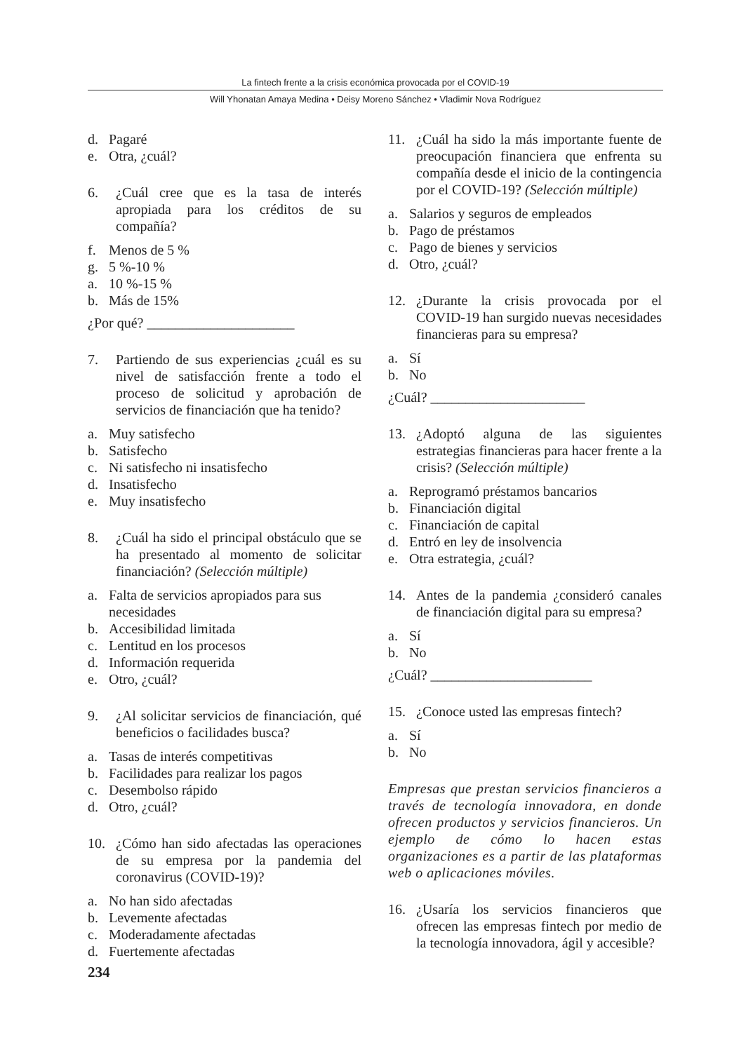La fintech frente a la crisis económica provocada por el COVID-19
Will Yhonatan Amaya Medina • Deisy Moreno Sánchez • Vladimir Nova Rodríguez
d. Pagaré
e. Otra, ¿cuál?
6. ¿Cuál cree que es la tasa de interés apropiada para los créditos de su compañía?
f. Menos de 5 %
g. 5 %-10 %
a. 10 %-15 %
b. Más de 15%
¿Por qué? _____________________
7. Partiendo de sus experiencias ¿cuál es su nivel de satisfacción frente a todo el proceso de solicitud y aprobación de servicios de financiación que ha tenido?
a. Muy satisfecho
b. Satisfecho
c. Ni satisfecho ni insatisfecho
d. Insatisfecho
e. Muy insatisfecho
8. ¿Cuál ha sido el principal obstáculo que se ha presentado al momento de solicitar financiación? (Selección múltiple)
a. Falta de servicios apropiados para sus necesidades
b. Accesibilidad limitada
c. Lentitud en los procesos
d. Información requerida
e. Otro, ¿cuál?
9. ¿Al solicitar servicios de financiación, qué beneficios o facilidades busca?
a. Tasas de interés competitivas
b. Facilidades para realizar los pagos
c. Desembolso rápido
d. Otro, ¿cuál?
10. ¿Cómo han sido afectadas las operaciones de su empresa por la pandemia del coronavirus (COVID-19)?
a. No han sido afectadas
b. Levemente afectadas
c. Moderadamente afectadas
d. Fuertemente afectadas
234
11. ¿Cuál ha sido la más importante fuente de preocupación financiera que enfrenta su compañía desde el inicio de la contingencia por el COVID-19? (Selección múltiple)
a. Salarios y seguros de empleados
b. Pago de préstamos
c. Pago de bienes y servicios
d. Otro, ¿cuál?
12. ¿Durante la crisis provocada por el COVID-19 han surgido nuevas necesidades financieras para su empresa?
a. Sí
b. No
¿Cuál? ______________________
13. ¿Adoptó alguna de las siguientes estrategias financieras para hacer frente a la crisis? (Selección múltiple)
a. Reprogramó préstamos bancarios
b. Financiación digital
c. Financiación de capital
d. Entró en ley de insolvencia
e. Otra estrategia, ¿cuál?
14. Antes de la pandemia ¿consideró canales de financiación digital para su empresa?
a. Sí
b. No
¿Cuál? _______________________
15. ¿Conoce usted las empresas fintech?
a. Sí
b. No
Empresas que prestan servicios financieros a través de tecnología innovadora, en donde ofrecen productos y servicios financieros. Un ejemplo de cómo lo hacen estas organizaciones es a partir de las plataformas web o aplicaciones móviles.
16. ¿Usaría los servicios financieros que ofrecen las empresas fintech por medio de la tecnología innovadora, ágil y accesible?